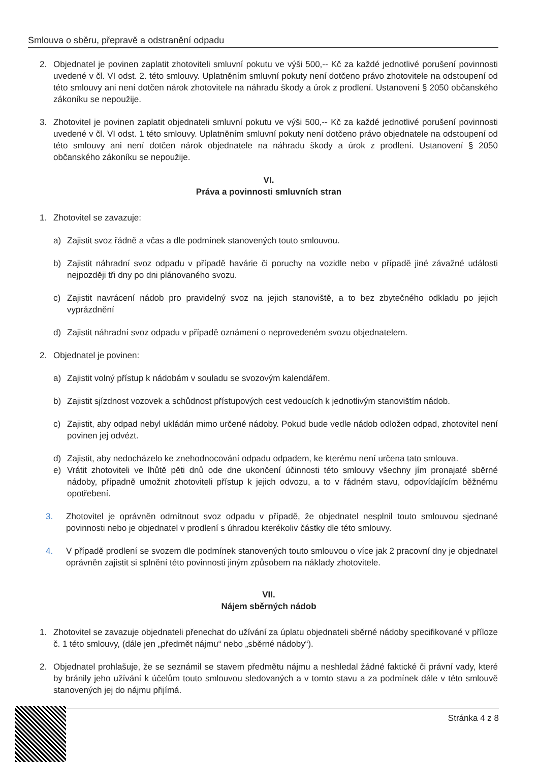Smlouva o sběru, přepravě a odstranění odpadu
2. Objednatel je povinen zaplatit zhotoviteli smluvní pokutu ve výši 500,-- Kč za každé jednotlivé porušení povinnosti uvedené v čl. VI odst. 2. této smlouvy. Uplatněním smluvní pokuty není dotčeno právo zhotovitele na odstoupení od této smlouvy ani není dotčen nárok zhotovitele na náhradu škody a úrok z prodlení. Ustanovení § 2050 občanského zákoníku se nepoužije.
3. Zhotovitel je povinen zaplatit objednateli smluvní pokutu ve výši 500,-- Kč za každé jednotlivé porušení povinnosti uvedené v čl. VI odst. 1 této smlouvy. Uplatněním smluvní pokuty není dotčeno právo objednatele na odstoupení od této smlouvy ani není dotčen nárok objednatele na náhradu škody a úrok z prodlení. Ustanovení § 2050 občanského zákoníku se nepoužije.
VI.
Práva a povinnosti smluvních stran
1. Zhotovitel se zavazuje:
a) Zajistit svoz řádně a včas a dle podmínek stanovených touto smlouvou.
b) Zajistit náhradní svoz odpadu v případě havárie či poruchy na vozidle nebo v případě jiné závažné události nejpozději tři dny po dni plánovaného svozu.
c) Zajistit navrácení nádob pro pravidelný svoz na jejich stanoviště, a to bez zbytečného odkladu po jejich vyprázdnění
d) Zajistit náhradní svoz odpadu v případě oznámení o neprovedeném svozu objednatelem.
2. Objednatel je povinen:
a) Zajistit volný přístup k nádobám v souladu se svozovým kalendářem.
b) Zajistit sjízdnost vozovek a schůdnost přístupových cest vedoucích k jednotlivým stanovištím nádob.
c) Zajistit, aby odpad nebyl ukládán mimo určené nádoby. Pokud bude vedle nádob odložen odpad, zhotovitel není povinen jej odvézt.
d) Zajistit, aby nedocházelo ke znehodnocování odpadu odpadem, ke kterému není určena tato smlouva.
e) Vrátit zhotoviteli ve lhůtě pěti dnů ode dne ukončení účinnosti této smlouvy všechny jím pronajaté sběrné nádoby, případně umožnit zhotoviteli přístup k jejich odvozu, a to v řádném stavu, odpovídajícím běžnému opotřebení.
3. Zhotovitel je oprávněn odmítnout svoz odpadu v případě, že objednatel nesplnil touto smlouvou sjednané povinnosti nebo je objednatel v prodlení s úhradou kterékoliv částky dle této smlouvy.
4. V případě prodlení se svozem dle podmínek stanovených touto smlouvou o více jak 2 pracovní dny je objednatel oprávněn zajistit si splnění této povinnosti jiným způsobem na náklady zhotovitele.
VII.
Nájem sběrných nádob
1. Zhotovitel se zavazuje objednateli přenechat do užívání za úplatu objednateli sběrné nádoby specifikované v příloze č. 1 této smlouvy, (dále jen „předmět nájmu“ nebo „sběrné nádoby“).
2. Objednatel prohlašuje, že se seznámil se stavem předmětu nájmu a neshledal žádné faktické či právní vady, které by bránily jeho užívání k účelům touto smlouvou sledovaných a v tomto stavu a za podmínek dále v této smlouvě stanovených jej do nájmu přijímá.
Stránka 4 z 8